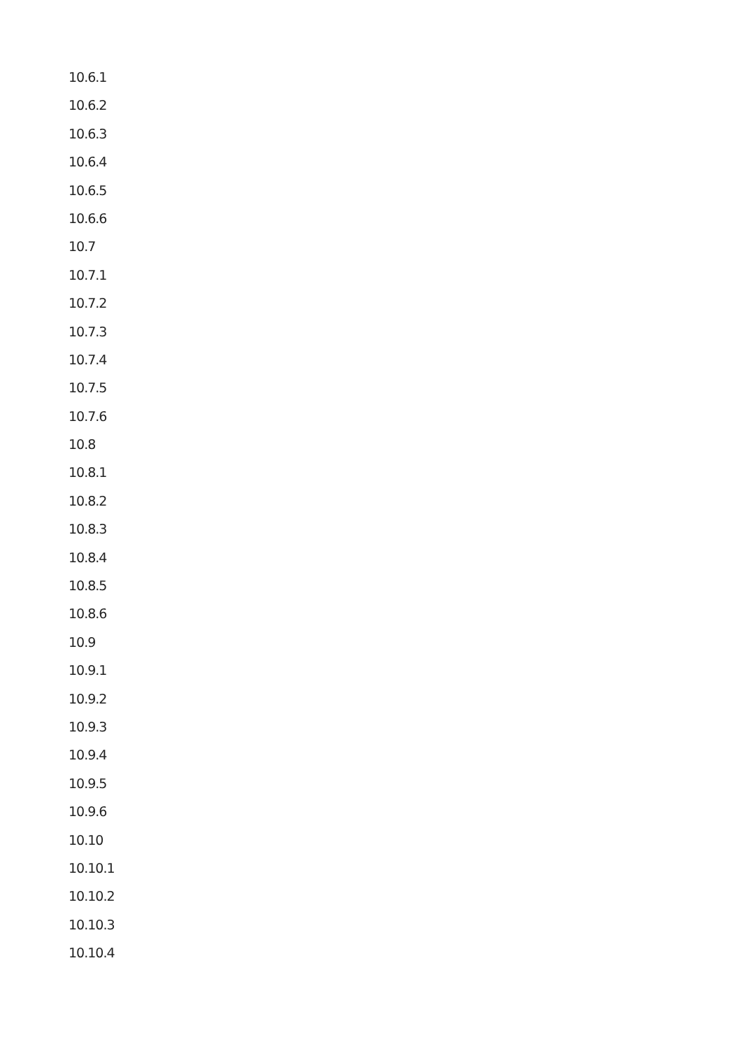10.6.1
10.6.2
10.6.3
10.6.4
10.6.5
10.6.6
10.7
10.7.1
10.7.2
10.7.3
10.7.4
10.7.5
10.7.6
10.8
10.8.1
10.8.2
10.8.3
10.8.4
10.8.5
10.8.6
10.9
10.9.1
10.9.2
10.9.3
10.9.4
10.9.5
10.9.6
10.10
10.10.1
10.10.2
10.10.3
10.10.4